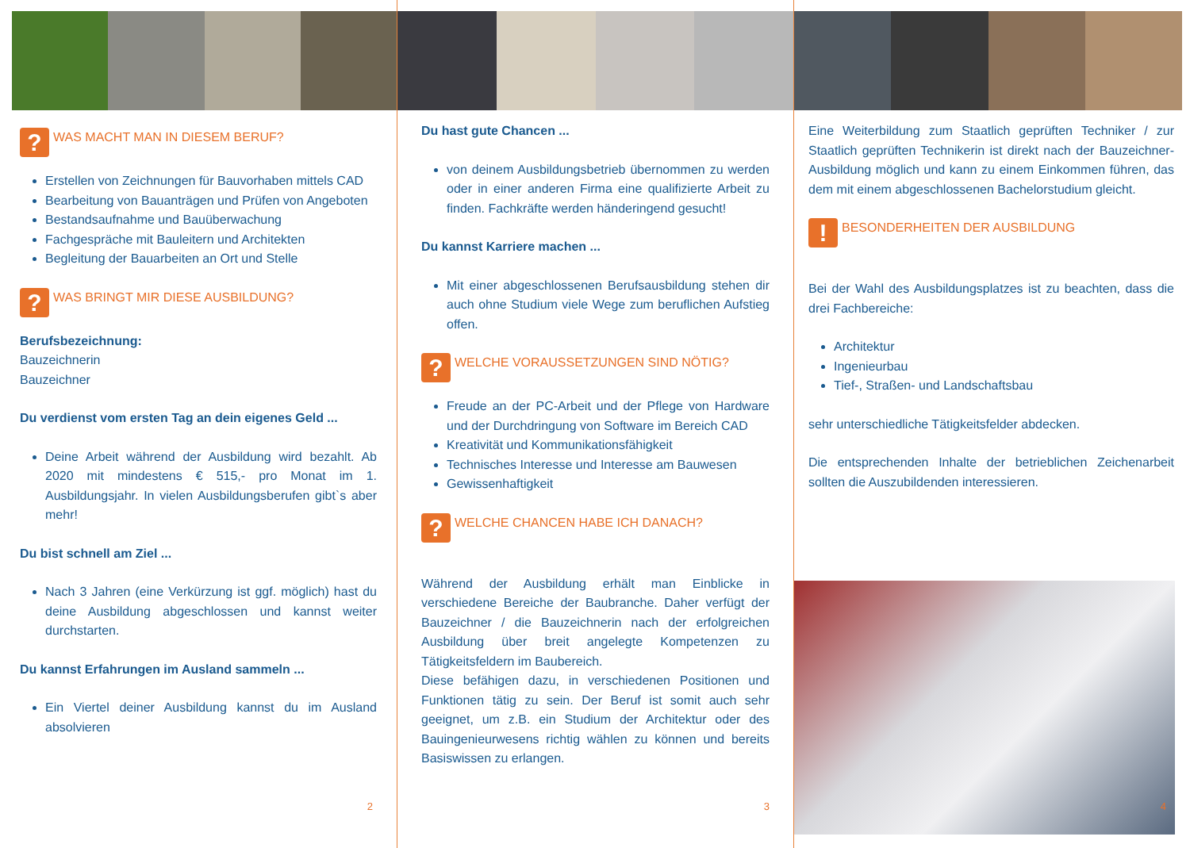? WAS MACHT MAN IN DIESEM BERUF?
Erstellen von Zeichnungen für Bauvorhaben mittels CAD
Bearbeitung von Bauanträgen und Prüfen von Angeboten
Bestandsaufnahme und Bauüberwachung
Fachgespräche mit Bauleitern und Architekten
Begleitung der Bauarbeiten an Ort und Stelle
? WAS BRINGT MIR DIESE AUSBILDUNG?
Berufsbezeichnung:
Bauzeichnerin
Bauzeichner
Du verdienst vom ersten Tag an dein eigenes Geld ...
Deine Arbeit während der Ausbildung wird bezahlt. Ab 2020 mit mindestens € 515,- pro Monat im 1. Ausbildungsjahr. In vielen Ausbildungsberufen gibt`s aber mehr!
Du bist schnell am Ziel ...
Nach 3 Jahren (eine Verkürzung ist ggf. möglich) hast du deine Ausbildung abgeschlossen und kannst weiter durchstarten.
Du kannst Erfahrungen im Ausland sammeln ...
Ein Viertel deiner Ausbildung kannst du im Ausland absolvieren
2
Du hast gute Chancen ...
von deinem Ausbildungsbetrieb übernommen zu werden oder in einer anderen Firma eine qualifizierte Arbeit zu finden. Fachkräfte werden händeringend gesucht!
Du kannst Karriere machen ...
Mit einer abgeschlossenen Berufsausbildung stehen dir auch ohne Studium viele Wege zum beruflichen Aufstieg offen.
? WELCHE VORAUSSETZUNGEN SIND NÖTIG?
Freude an der PC-Arbeit und der Pflege von Hardware und der Durchdringung von Software im Bereich CAD
Kreativität und Kommunikationsfähigkeit
Technisches Interesse und Interesse am Bauwesen
Gewissenhaftigkeit
? WELCHE CHANCEN HABE ICH DANACH?
Während der Ausbildung erhält man Einblicke in verschiedene Bereiche der Baubranche. Daher verfügt der Bauzeichner / die Bauzeichnerin nach der erfolgreichen Ausbildung über breit angelegte Kompetenzen zu Tätigkeitsfeldern im Baubereich.
Diese befähigen dazu, in verschiedenen Positionen und Funktionen tätig zu sein. Der Beruf ist somit auch sehr geeignet, um z.B. ein Studium der Architektur oder des Bauingenieurwesens richtig wählen zu können und bereits Basiswissen zu erlangen.
3
Eine Weiterbildung zum Staatlich geprüften Techniker / zur Staatlich geprüften Technikerin ist direkt nach der Bauzeichner-Ausbildung möglich und kann zu einem Einkommen führen, das dem mit einem abgeschlossenen Bachelorstudium gleicht.
! BESONDERHEITEN DER AUSBILDUNG
Bei der Wahl des Ausbildungsplatzes ist zu beachten, dass die drei Fachbereiche:
Architektur
Ingenieurbau
Tief-, Straßen- und Landschaftsbau
sehr unterschiedliche Tätigkeitsfelder abdecken.
Die entsprechenden Inhalte der betrieblichen Zeichenarbeit sollten die Auszubildenden interessieren.
4